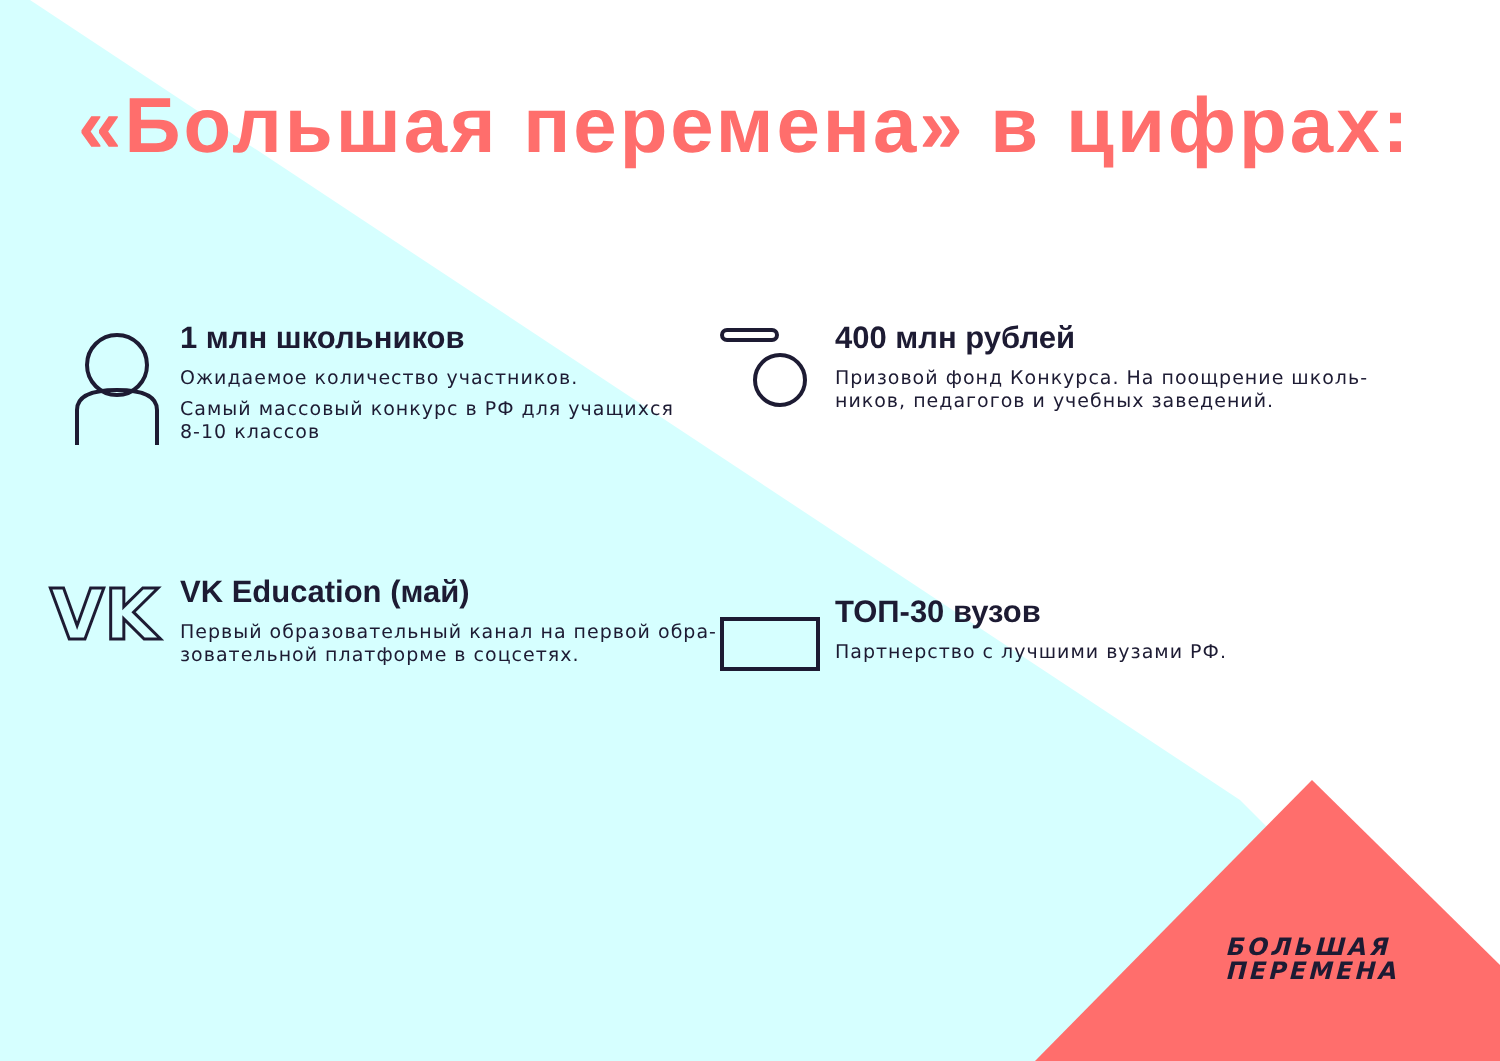«Большая перемена» в цифрах:
1 млн школьников
Ожидаемое количество участников.
Самый массовый конкурс в РФ для учащихся
8-10 классов
400 млн рублей
Призовой фонд Конкурса. На поощрение школь-
ников, педагогов и учебных заведений.
VK
VK Education (май)
Первый образовательный канал на первой обра-
зовательной платформе в соцсетях.
ТОП-30 вузов
Партнерство с лучшими вузами РФ.
БОЛЬШАЯ
ПЕРЕМЕНА